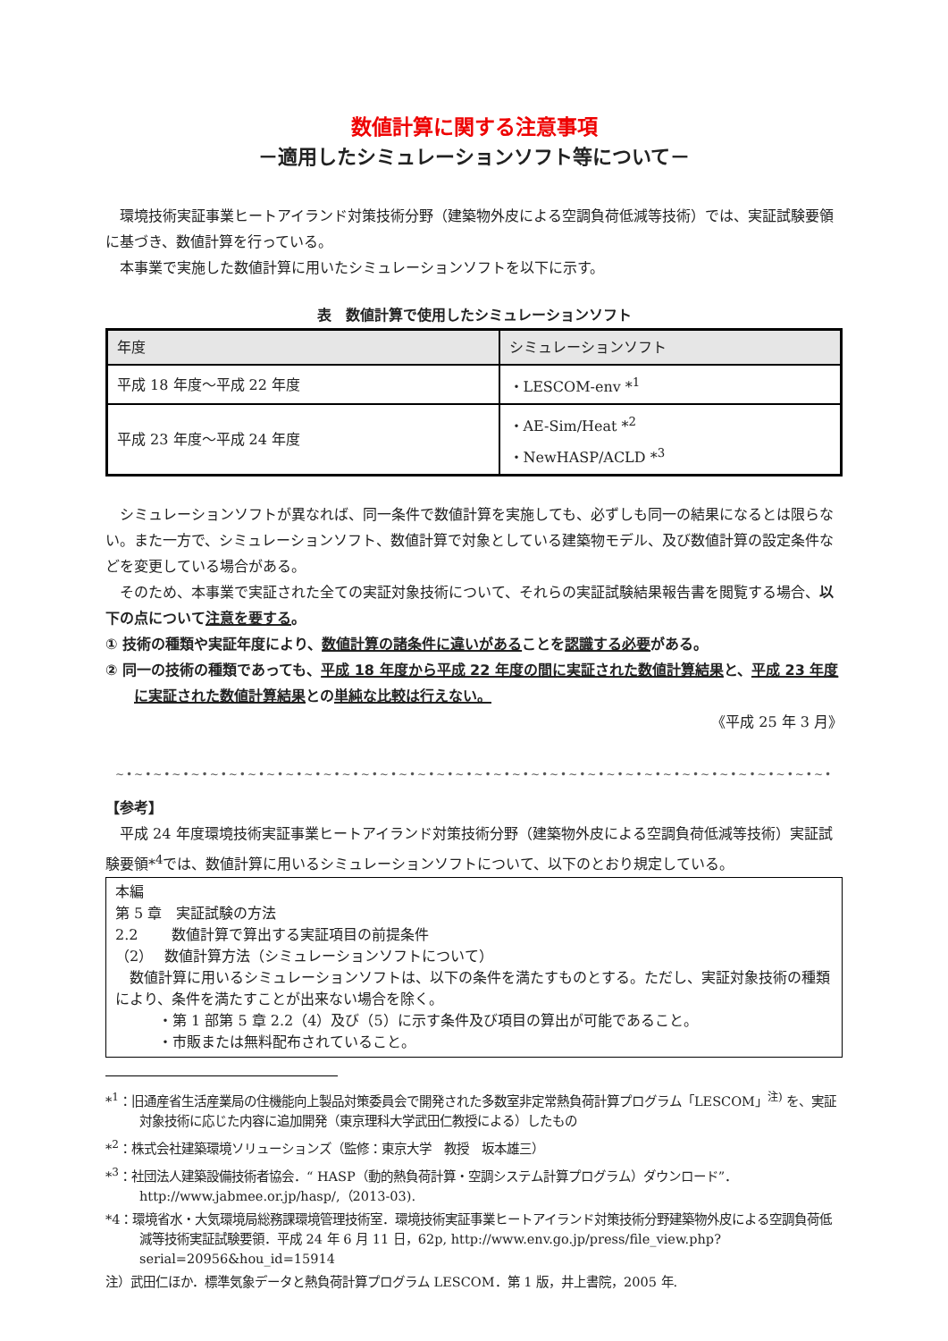数値計算に関する注意事項
－適用したシミュレーションソフト等について－
環境技術実証事業ヒートアイランド対策技術分野（建築物外皮による空調負荷低減等技術）では、実証試験要領に基づき、数値計算を行っている。
本事業で実施した数値計算に用いたシミュレーションソフトを以下に示す。
表　数値計算で使用したシミュレーションソフト
| 年度 | シミュレーションソフト |
| --- | --- |
| 平成 18 年度～平成 22 年度 | ・LESCOM-env *<sup>1</sup> |
| 平成 23 年度～平成 24 年度 | ・AE-Sim/Heat *<sup>2</sup> ・NewHASP/ACLD *<sup>3</sup> |
シミュレーションソフトが異なれば、同一条件で数値計算を実施しても、必ずしも同一の結果になるとは限らない。また一方で、シミュレーションソフト、数値計算で対象としている建築物モデル、及び数値計算の設定条件などを変更している場合がある。
そのため、本事業で実証された全ての実証対象技術について、それらの実証試験結果報告書を閲覧する場合、以下の点について注意を要する。
① 技術の種類や実証年度により、数値計算の諸条件に違いがあることを認識する必要がある。
② 同一の技術の種類であっても、平成 18 年度から平成 22 年度の間に実証された数値計算結果と、平成 23 年度に実証された数値計算結果との単純な比較は行えない。
《平成 25 年 3 月》
~•~•~•~•~•~•~•~•~•~•~•~•~•~•~•~•~•~•~•~•~•~•~•~•~•~•~•~•~•~•~•~•~•~•~•~•~•~•
【参考】
平成 24 年度環境技術実証事業ヒートアイランド対策技術分野（建築物外皮による空調負荷低減等技術）実証試験要領*<sup>4</sup>では、数値計算に用いるシミュレーションソフトについて、以下のとおり規定している。
本編
第 5 章　実証試験の方法
2.2　　 数値計算で算出する実証項目の前提条件
（2）　 数値計算方法（シミュレーションソフトについて）
数値計算に用いるシミュレーションソフトは、以下の条件を満たすものとする。ただし、実証対象技術の種類により、条件を満たすことが出来ない場合を除く。
・第 1 部第 5 章 2.2（4）及び（5）に示す条件及び項目の算出が可能であること。
・市販または無料配布されていること。
*<sup>1</sup>：旧通産省生活産業局の住機能向上製品対策委員会で開発された多数室非定常熱負荷計算プログラム「LESCOM」<sup>注)</sup> を、実証対象技術に応じた内容に追加開発（東京理科大学武田仁教授による）したもの
*<sup>2</sup>：株式会社建築環境ソリューションズ（監修：東京大学　教授　坂本雄三）
*<sup>3</sup>：社団法人建築設備技術者協会．“ HASP（動的熱負荷計算・空調システム計算プログラム）ダウンロード”．http://www.jabmee.or.jp/hasp/,（2013-03).
*4：環境省水・大気環境局総務課環境管理技術室．環境技術実証事業ヒートアイランド対策技術分野建築物外皮による空調負荷低減等技術実証試験要領．平成 24 年 6 月 11 日，62p, http://www.env.go.jp/press/file_view.php?serial=20956&hou_id=15914
注）武田仁ほか．標準気象データと熱負荷計算プログラム LESCOM．第 1 版，井上書院，2005 年.